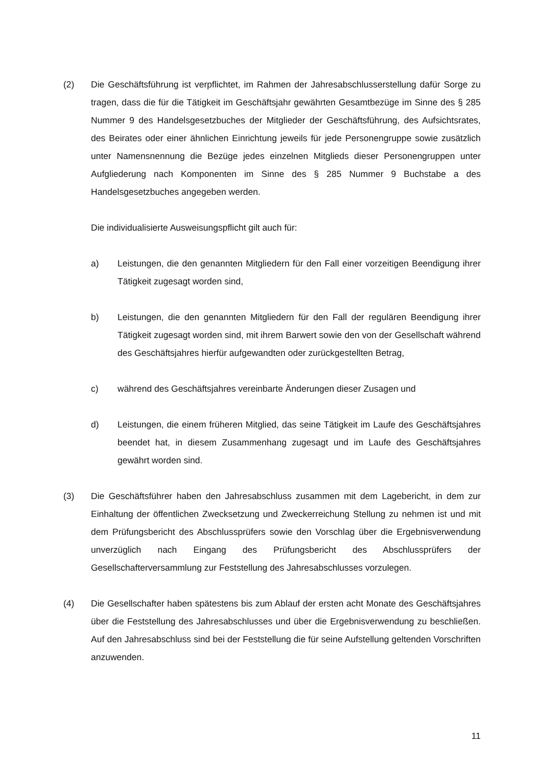(2) Die Geschäftsführung ist verpflichtet, im Rahmen der Jahresabschlusserstellung dafür Sorge zu tragen, dass die für die Tätigkeit im Geschäftsjahr gewährten Gesamtbezüge im Sinne des § 285 Nummer 9 des Handelsgesetzbuches der Mitglieder der Geschäfts­führung, des Aufsichtsrates, des Beirates oder einer ähnlichen Einrichtung jeweils für jede Personengruppe sowie zusätzlich unter Namensnennung die Bezüge jedes einzel­nen Mitglieds dieser Personengruppen unter Aufgliederung nach Komponenten im Sinne des § 285 Nummer 9 Buchstabe a des Handelsgesetzbuches angegeben werden.
Die individualisierte Ausweisungspflicht gilt auch für:
a) Leistungen, die den genannten Mitgliedern für den Fall einer vorzeitigen Beendi­gung ihrer Tätigkeit zugesagt worden sind,
b) Leistungen, die den genannten Mitgliedern für den Fall der regulären Beendigung ihrer Tätigkeit zugesagt worden sind, mit ihrem Barwert sowie den von der Gesell­schaft während des Geschäftsjahres hierfür aufgewandten oder zurückgestellten Betrag,
c) während des Geschäftsjahres vereinbarte Änderungen dieser Zusagen und
d) Leistungen, die einem früheren Mitglied, das seine Tätigkeit im Laufe des Ge­schäftsjahres beendet hat, in diesem Zusammenhang zugesagt und im Laufe des Geschäftsjahres gewährt worden sind.
(3) Die Geschäftsführer haben den Jahresabschluss zusammen mit dem Lagebericht, in dem zur Einhaltung der öffentlichen Zwecksetzung und Zweckerreichung Stellung zu nehmen ist und mit dem Prüfungsbericht des Abschlussprüfers sowie den Vorschlag über die Ergebnisverwendung unverzüglich nach Eingang des Prüfungsbericht des Ab­schlussprüfers der Gesellschafterversammlung zur Feststellung des Jahresabschlusses vorzulegen.
(4) Die Gesellschafter haben spätestens bis zum Ablauf der ersten acht Monate des Ge­schäftsjahres über die Feststellung des Jahresabschlusses und über die Ergebnisver­wendung zu beschließen. Auf den Jahresabschluss sind bei der Feststellung die für seine Aufstellung geltenden Vorschriften anzuwenden.
11